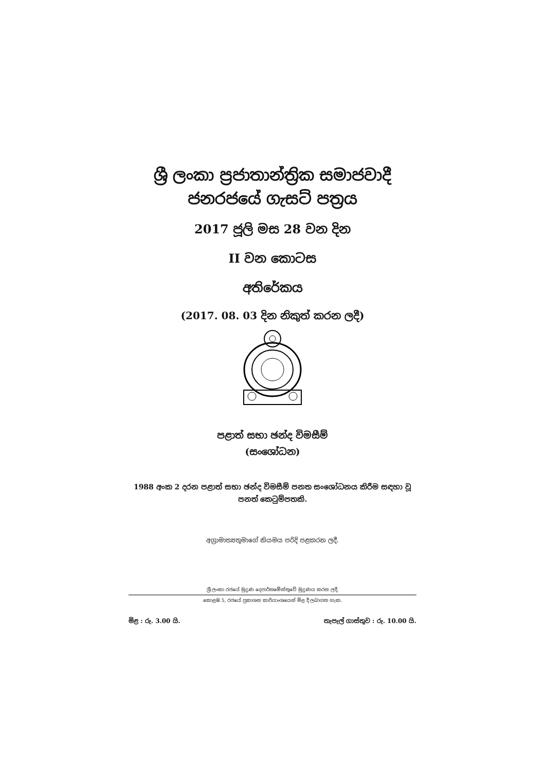ශ්‍රී ලංකා ප්‍රජාතාන්ත්‍රික සමාජවාදී
ජනරජයේ ගැසට් පත්‍රය
2017 ජූලි මස 28 වන දින
II වන කොටස
අතිරේකය
(2017. 08. 03 දින නිකුත් කරන ලදී)
පළාත් සභා ඡන්ද විමසීම්
(සංශෝධන)
1988 අංක 2 දරන පළාත් සභා ඡන්ද විමසීම් පනත සංශෝධනය කිරීම සඳහා වූ පනත් කෙටුම්පතකි.
අග්‍රාමාත්‍යතුමාගේ නියමය පරිදි පළකරන ලදී.
ශ්‍රී ලංකා රජයේ මුද්‍රණ දෙපාර්තමේන්තුවේ මුද්‍රණය කරන ලදී.
කොළඹ 5, රජයේ ප්‍රකාශන කාර්යාංශයෙන් මිළ දී ලබාගත හැක.
මිළ : රු. 3.00 යි. තැපැල් ගාස්තුව : රු. 10.00 යි.